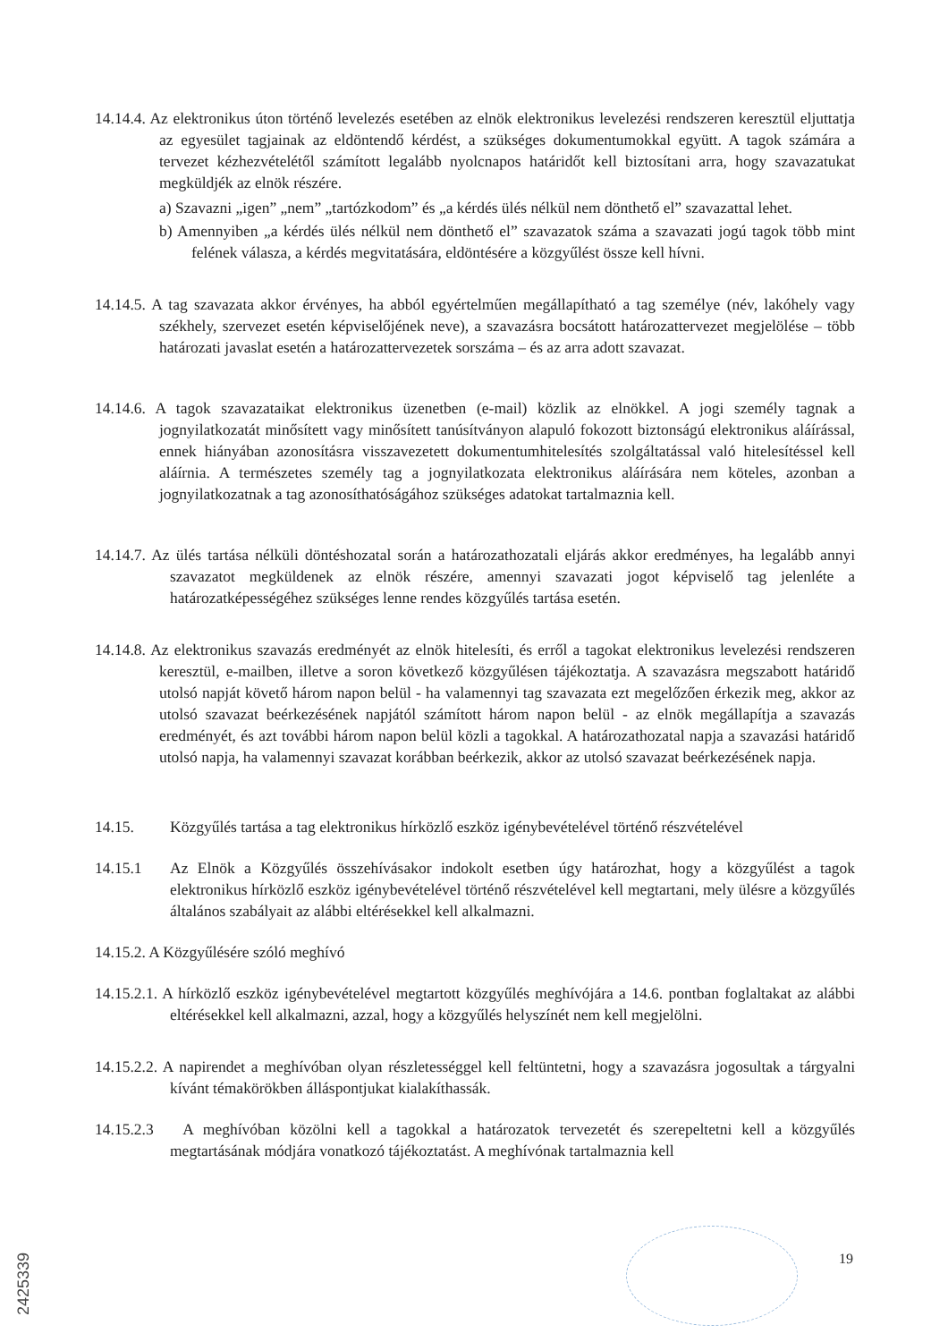14.14.4. Az elektronikus úton történő levelezés esetében az elnök elektronikus levelezési rendszeren keresztül eljuttatja az egyesület tagjainak az eldöntendő kérdést, a szükséges dokumentumokkal együtt. A tagok számára a tervezet kézhezvételétől számított legalább nyolcnapos határidőt kell biztosítani arra, hogy szavazatukat megküldjék az elnök részére.
a) Szavazni „igen” „nem” „tartózkodom” és „a kérdés ülés nélkül nem dönthető el” szavazattal lehet.
b) Amennyiben „a kérdés ülés nélkül nem dönthető el” szavazatok száma a szavazati jogú tagok több mint felének válasza, a kérdés megvitatására, eldöntésére a közgyűlést össze kell hívni.
14.14.5. A tag szavazata akkor érvényes, ha abból egyértelműen megállapítható a tag személye (név, lakóhely vagy székhely, szervezet esetén képviselőjének neve), a szavazásra bocsátott határozattervezet megjelölése – több határozati javaslat esetén a határozattervezetek sorszáma – és az arra adott szavazat.
14.14.6. A tagok szavazataikat elektronikus üzenetben (e-mail) közlik az elnökkel. A jogi személy tagnak a jognyilatkozatát minősített vagy minősített tanúsítványon alapuló fokozott biztonságú elektronikus aláírással, ennek hiányában azonosításra visszavezetett dokumentumhitelesítés szolgáltatással való hitelesítéssel kell aláírnia. A természetes személy tag a jognyilatkozata elektronikus aláírására nem köteles, azonban a jognyilatkozatnak a tag azonosíthatóságához szükséges adatokat tartalmaznia kell.
14.14.7. Az ülés tartása nélküli döntéshozatal során a határozathozatali eljárás akkor eredményes, ha legalább annyi szavazatot megküldenek az elnök részére, amennyi szavazati jogot képviselő tag jelenléte a határozatképességéhez szükséges lenne rendes közgyűlés tartása esetén.
14.14.8. Az elektronikus szavazás eredményét az elnök hitelesíti, és erről a tagokat elektronikus levelezési rendszeren keresztül, e-mailben, illetve a soron következő közgyűlésen tájékoztatja. A szavazásra megszabott határidő utolsó napját követő három napon belül - ha valamennyi tag szavazata ezt megelőzően érkezik meg, akkor az utolsó szavazat beérkezésének napjától számított három napon belül - az elnök megállapítja a szavazás eredményét, és azt további három napon belül közli a tagokkal. A határozathozatal napja a szavazási határidő utolsó napja, ha valamennyi szavazat korábban beérkezik, akkor az utolsó szavazat beérkezésének napja.
14.15. Közgyűlés tartása a tag elektronikus hírközlő eszköz igénybevételével történő részvételével
14.15.1 Az Elnök a Közgyűlés összehívásakor indokolt esetben úgy határozhat, hogy a közgyűlést a tagok elektronikus hírközlő eszköz igénybevételével történő részvételével kell megtartani, mely ülésre a közgyűlés általános szabályait az alábbi eltérésekkel kell alkalmazni.
14.15.2. A Közgyűlésére szóló meghívó
14.15.2.1. A hírközlő eszköz igénybevételével megtartott közgyűlés meghívójára a 14.6. pontban foglaltakat az alábbi eltérésekkel kell alkalmazni, azzal, hogy a közgyűlés helyszínét nem kell megjelölni.
14.15.2.2. A napirendet a meghívóban olyan részletességgel kell feltüntetni, hogy a szavazásra jogosultak a tárgyalni kívánt témakörökben álláspontjukat kialakíthassák.
14.15.2.3 A meghívóban közölni kell a tagokkal a határozatok tervezetét és szerepeltetni kell a közgyűlés megtartásának módjára vonatkozó tájékoztatást. A meghívónak tartalmaznia kell
19
2425339